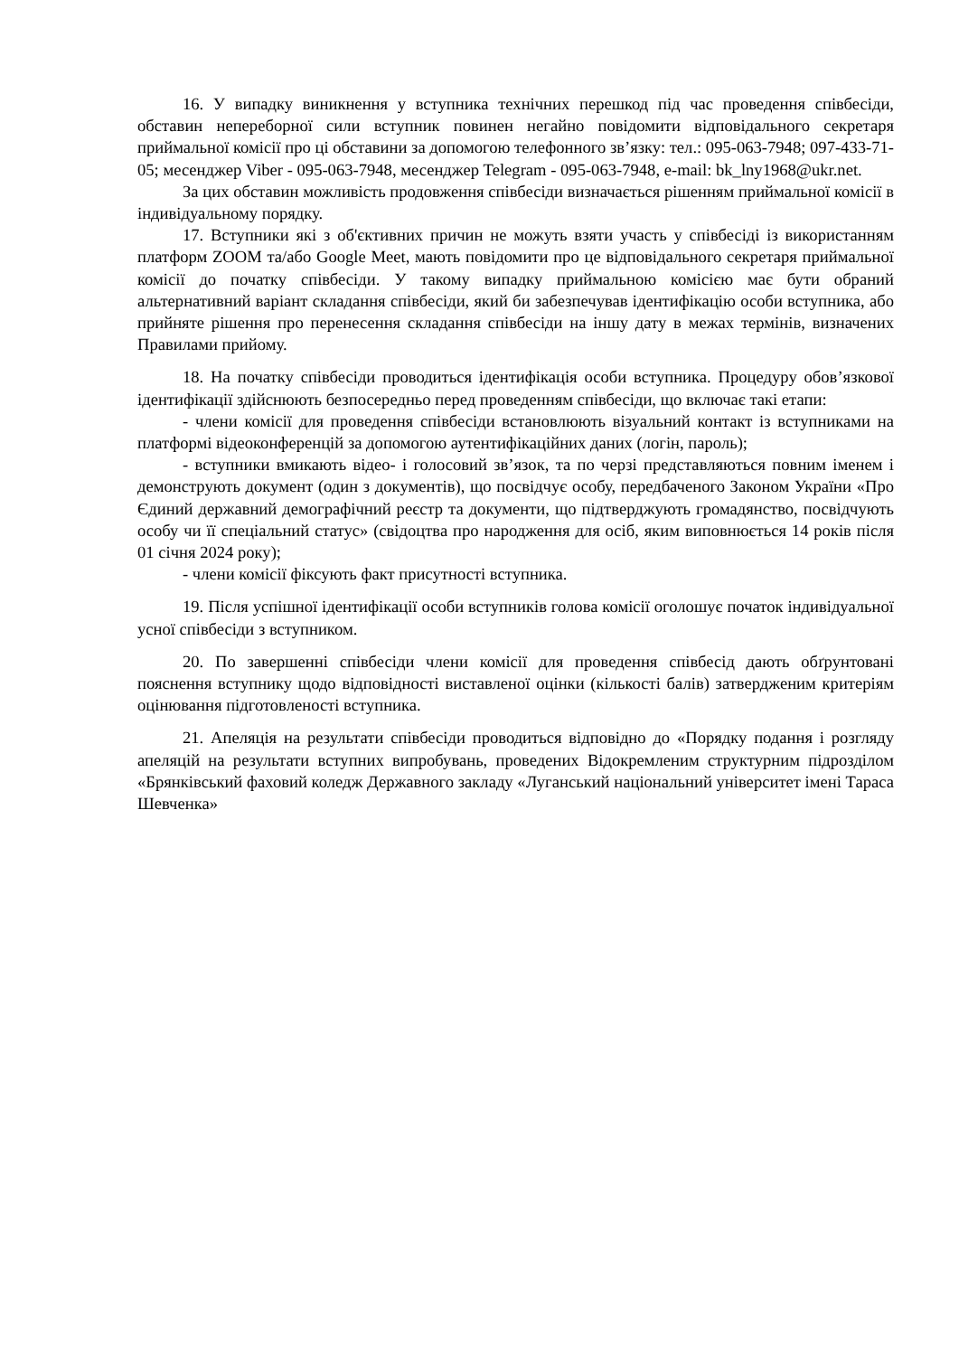16. У випадку виникнення у вступника технічних перешкод під час проведення співбесіди, обставин непереборної сили вступник повинен негайно повідомити відповідального секретаря приймальної комісії про ці обставини за допомогою телефонного зв’язку: тел.: 095-063-7948; 097-433-71-05; месенджер Viber - 095-063-7948, месенджер Telegram - 095-063-7948, e-mail: bk_lny1968@ukr.net.
За цих обставин можливість продовження співбесіди визначається рішенням приймальної комісії в індивідуальному порядку.
17. Вступники які з об'єктивних причин не можуть взяти участь у співбесіді із використанням платформ ZOOM та/або Google Meet, мають повідомити про це відповідального секретаря приймальної комісії до початку співбесіди. У такому випадку приймальною комісією має бути обраний альтернативний варіант складання співбесіди, який би забезпечував ідентифікацію особи вступника, або прийняте рішення про перенесення складання співбесіди на іншу дату в межах термінів, визначених Правилами прийому.
18. На початку співбесіди проводиться ідентифікація особи вступника. Процедуру обов’язкової ідентифікації здійснюють безпосередньо перед проведенням співбесіди, що включає такі етапи:
- члени комісії для проведення співбесіди встановлюють візуальний контакт із вступниками на платформі відеоконференцій за допомогою аутентифікаційних даних (логін, пароль);
- вступники вмикають відео- і голосовий зв’язок, та по черзі представляються повним іменем і демонструють документ (один з документів), що посвідчує особу, передбаченого Законом України «Про Єдиний державний демографічний реєстр та документи, що підтверджують громадянство, посвідчують особу чи її спеціальний статус» (свідоцтва про народження для осіб, яким виповнюється 14 років після 01 січня 2024 року);
- члени комісії фіксують факт присутності вступника.
19. Після успішної ідентифікації особи вступників голова комісії оголошує початок індивідуальної усної співбесіди з вступником.
20. По завершенні співбесіди члени комісії для проведення співбесід дають обґрунтовані пояснення вступнику щодо відповідності виставленої оцінки (кількості балів) затвердженим критеріям оцінювання підготовленості вступника.
21. Апеляція на результати співбесіди проводиться відповідно до «Порядку подання і розгляду апеляцій на результати вступних випробувань, проведених Відокремленим структурним підрозділом «Брянківський фаховий коледж Державного закладу «Луганський національний університет імені Тараса Шевченка»